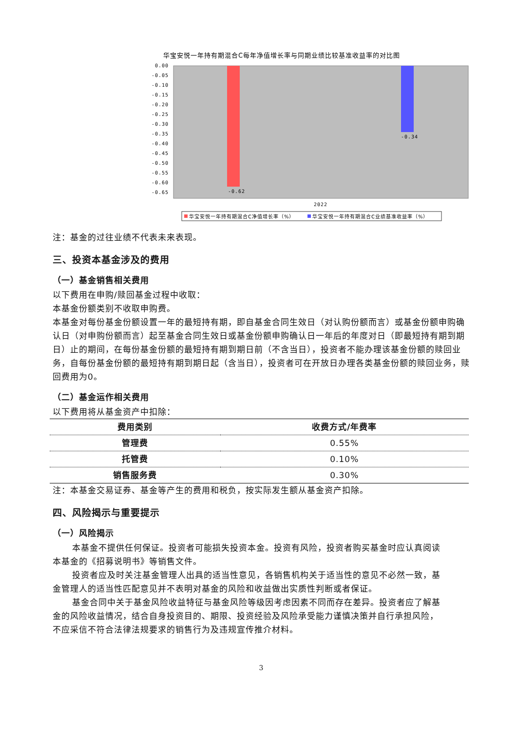华宝安悦一年持有期混合C每年净值增长率与同期业绩比较基准收益率的对比图
0.00
-0.05
-0.10
-0.15
-0.20
-0.25
-0.30
-0.35
-0.40
-0.45
-0.50
-0.55
-0.60
-0.65
-0.62
-0.34
2022
华宝安悦一年持有期混合C净值增长率（%）
华宝安悦一年持有期混合C业绩基准收益率（%）
注：基金的过往业绩不代表未来表现。
三、投资本基金涉及的费用
（一）基金销售相关费用
以下费用在申购/赎回基金过程中收取：
本基金份额类别不收取申购费。
本基金对每份基金份额设置一年的最短持有期，即自基金合同生效日（对认购份额而言）或基金份额申购确认日（对申购份额而言）起至基金合同生效日或基金份额申购确认日一年后的年度对日（即最短持有期到期日）止的期间，在每份基金份额的最短持有期到期日前（不含当日），投资者不能办理该基金份额的赎回业务，自每份基金份额的最短持有期到期日起（含当日），投资者可在开放日办理各类基金份额的赎回业务，赎回费用为0。
（二）基金运作相关费用
以下费用将从基金资产中扣除：
| 费用类别 | 收费方式/年费率 |
| --- | --- |
| 管理费 | 0.55% |
| 托管费 | 0.10% |
| 销售服务费 | 0.30% |
注：本基金交易证券、基金等产生的费用和税负，按实际发生额从基金资产扣除。
四、风险揭示与重要提示
（一）风险揭示
本基金不提供任何保证。投资者可能损失投资本金。投资有风险，投资者购买基金时应认真阅读本基金的《招募说明书》等销售文件。
投资者应及时关注基金管理人出具的适当性意见，各销售机构关于适当性的意见不必然一致，基金管理人的适当性匹配意见并不表明对基金的风险和收益做出实质性判断或者保证。
基金合同中关于基金风险收益特征与基金风险等级因考虑因素不同而存在差异。投资者应了解基金的风险收益情况，结合自身投资目的、期限、投资经验及风险承受能力谨慎决策并自行承担风险，不应采信不符合法律法规要求的销售行为及违规宣传推介材料。
3